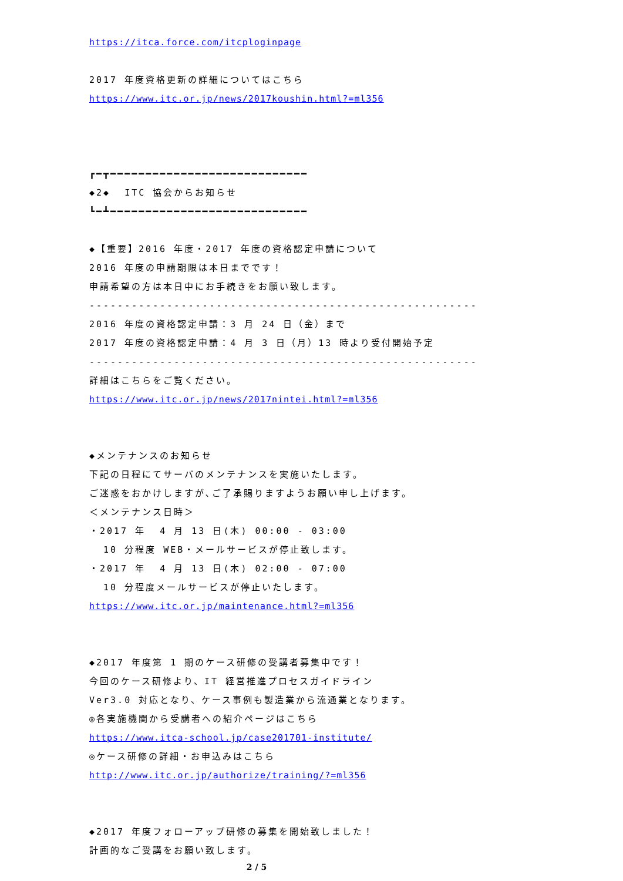https://itca.force.com/itcploginpage
2017 年度資格更新の詳細についてはこちら
https://www.itc.or.jp/news/2017koushin.html?=ml356
┏━┳━━━━━━━━━━━━━━━━━━━━━━━━━━━━
◆2◆ ITC 協会からお知らせ
┗━┻━━━━━━━━━━━━━━━━━━━━━━━━━━━━
◆【重要】2016 年度・2017 年度の資格認定申請について
2016 年度の申請期限は本日までです！
申請希望の方は本日中にお手続きをお願い致します。
-------------------------------------------------------
2016 年度の資格認定申請：3 月 24 日（金）まで
2017 年度の資格認定申請：4 月 3 日（月）13 時より受付開始予定
-------------------------------------------------------
詳細はこちらをご覧ください。
https://www.itc.or.jp/news/2017nintei.html?=ml356
◆メンテナンスのお知らせ
下記の日程にてサーバのメンテナンスを実施いたします。
ご迷惑をおかけしますが､ご了承賜りますようお願い申し上げます。
＜メンテナンス日時＞
・2017 年 4 月 13 日(木) 00:00 - 03:00
10 分程度 WEB・メールサービスが停止致します。
・2017 年 4 月 13 日(木) 02:00 - 07:00
10 分程度メールサービスが停止いたします。
https://www.itc.or.jp/maintenance.html?=ml356
◆2017 年度第 1 期のケース研修の受講者募集中です！
今回のケース研修より、IT 経営推進プロセスガイドライン
Ver3.0 対応となり、ケース事例も製造業から流通業となります。
◎各実施機関から受講者への紹介ページはこちら
https://www.itca-school.jp/case201701-institute/
◎ケース研修の詳細・お申込みはこちら
http://www.itc.or.jp/authorize/training/?=ml356
◆2017 年度フォローアップ研修の募集を開始致しました！
計画的なご受講をお願い致します。
2 / 5